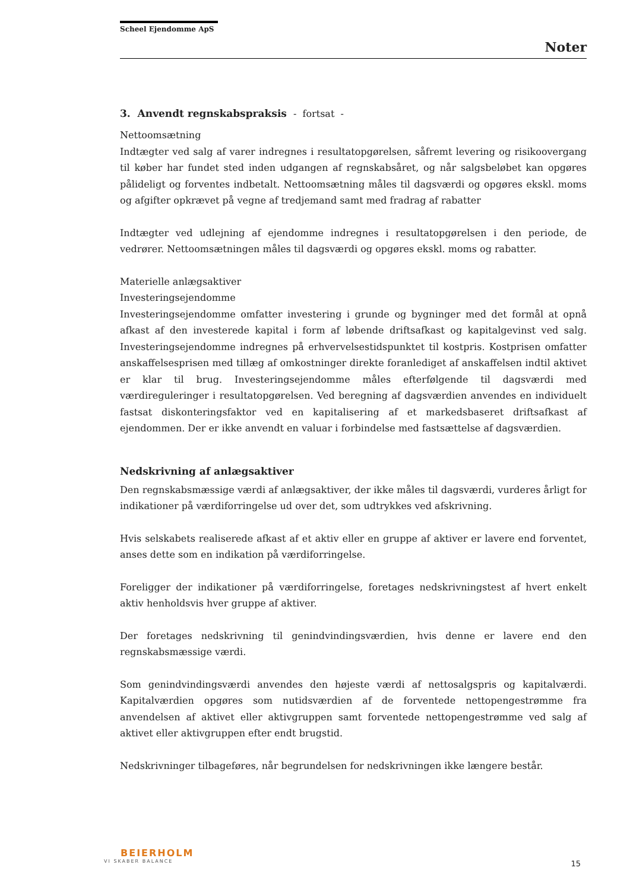Scheel Ejendomme ApS
Noter
3. Anvendt regnskabspraksis - fortsat -
Nettoomsætning
Indtægter ved salg af varer indregnes i resultatopgørelsen, såfremt levering og risikoovergang til køber har fundet sted inden udgangen af regnskabsåret, og når salgsbeløbet kan opgøres pålideligt og forventes indbetalt. Nettoomsætning måles til dagsværdi og opgøres ekskl. moms og afgifter opkrævet på vegne af tredjemand samt med fradrag af rabatter
Indtægter ved udlejning af ejendomme indregnes i resultatopgørelsen i den periode, de vedrører. Nettoomsætningen måles til dagsværdi og opgøres ekskl. moms og rabatter.
Materielle anlægsaktiver
Investeringsejendomme
Investeringsejendomme omfatter investering i grunde og bygninger med det formål at opnå afkast af den investerede kapital i form af løbende driftsafkast og kapitalgevinst ved salg. Investeringsejendomme indregnes på erhvervelsestidspunktet til kostpris. Kostprisen omfatter anskaffelsesprisen med tillæg af omkostninger direkte foranlediget af anskaffelsen indtil aktivet er klar til brug. Investeringsejendomme måles efterfølgende til dagsværdi med værdireguleringer i resultatopgørelsen. Ved beregning af dagsværdien anvendes en individuelt fastsat diskonteringsfaktor ved en kapitalisering af et markedsbaseret driftsafkast af ejendommen. Der er ikke anvendt en valuar i forbindelse med fastsættelse af dagsværdien.
Nedskrivning af anlægsaktiver
Den regnskabsmæssige værdi af anlægsaktiver, der ikke måles til dagsværdi, vurderes årligt for indikationer på værdiforringelse ud over det, som udtrykkes ved afskrivning.
Hvis selskabets realiserede afkast af et aktiv eller en gruppe af aktiver er lavere end forventet, anses dette som en indikation på værdiforringelse.
Foreligger der indikationer på værdiforringelse, foretages nedskrivningstest af hvert enkelt aktiv henholdsvis hver gruppe af aktiver.
Der foretages nedskrivning til genindvindingsværdien, hvis denne er lavere end den regnskabsmæssige værdi.
Som genindvindingsværdi anvendes den højeste værdi af nettosalgspris og kapitalværdi. Kapitalværdien opgøres som nutidsværdien af de forventede nettopengestrømme fra anvendelsen af aktivet eller aktivgruppen samt forventede nettopengestrømme ved salg af aktivet eller aktivgruppen efter endt brugstid.
Nedskrivninger tilbageføres, når begrundelsen for nedskrivningen ikke længere består.
BEIERHOLM
VI SKABER BALANCE
15